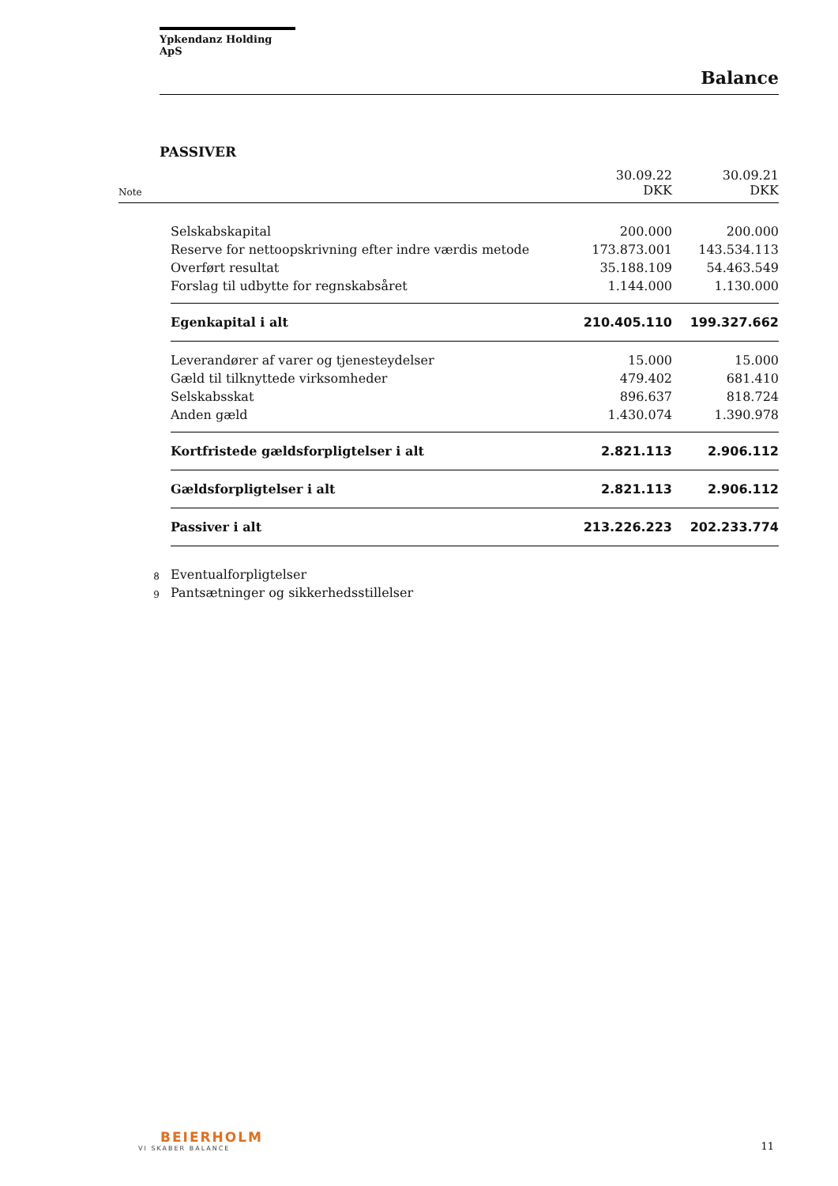Ypkendanz Holding ApS
Balance
PASSIVER
| Note | | 30.09.22 DKK | 30.09.21 DKK |
| --- | --- | --- | --- |
| | Selskabskapital | 200.000 | 200.000 |
| | Reserve for nettoopskrivning efter indre værdis metode | 173.873.001 | 143.534.113 |
| | Overført resultat | 35.188.109 | 54.463.549 |
| | Forslag til udbytte for regnskabsåret | 1.144.000 | 1.130.000 |
| | Egenkapital i alt | 210.405.110 | 199.327.662 |
| | Leverandører af varer og tjenesteydelser | 15.000 | 15.000 |
| | Gæld til tilknyttede virksomheder | 479.402 | 681.410 |
| | Selskabsskat | 896.637 | 818.724 |
| | Anden gæld | 1.430.074 | 1.390.978 |
| | Kortfristede gældsforpligtelser i alt | 2.821.113 | 2.906.112 |
| | Gældsforpligtelser i alt | 2.821.113 | 2.906.112 |
| | Passiver i alt | 213.226.223 | 202.233.774 |
| 8 | Eventualforpligtelser | | |
| 9 | Pantsætninger og sikkerhedsstillelser | | |
BEIERHOLM
VI SKABER BALANCE
11